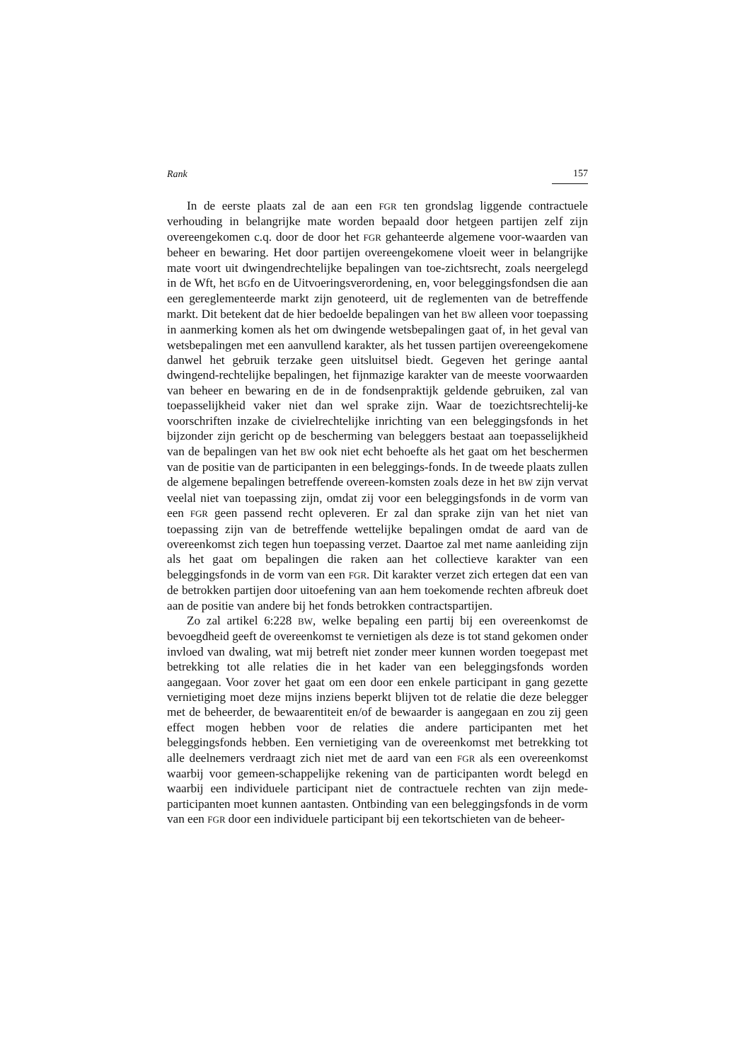Rank 157
In de eerste plaats zal de aan een FGR ten grondslag liggende contractuele verhouding in belangrijke mate worden bepaald door hetgeen partijen zelf zijn overeengekomen c.q. door de door het FGR gehanteerde algemene voor-waarden van beheer en bewaring. Het door partijen overeengekomene vloeit weer in belangrijke mate voort uit dwingendrechtelijke bepalingen van toe-zichtsrecht, zoals neergelegd in de Wft, het BGfo en de Uitvoeringsverordening, en, voor beleggingsfondsen die aan een gereglementeerde markt zijn genoteerd, uit de reglementen van de betreffende markt. Dit betekent dat de hier bedoelde bepalingen van het BW alleen voor toepassing in aanmerking komen als het om dwingende wetsbepalingen gaat of, in het geval van wetsbepalingen met een aanvullend karakter, als het tussen partijen overeengekomene danwel het gebruik terzake geen uitsluitsel biedt. Gegeven het geringe aantal dwingend-rechtelijke bepalingen, het fijnmazige karakter van de meeste voorwaarden van beheer en bewaring en de in de fondsenpraktijk geldende gebruiken, zal van toepasselijkheid vaker niet dan wel sprake zijn. Waar de toezichtsrechtelij-ke voorschriften inzake de civielrechtelijke inrichting van een beleggingsfonds in het bijzonder zijn gericht op de bescherming van beleggers bestaat aan toepasselijkheid van de bepalingen van het BW ook niet echt behoefte als het gaat om het beschermen van de positie van de participanten in een beleggings-fonds. In de tweede plaats zullen de algemene bepalingen betreffende overeen-komsten zoals deze in het BW zijn vervat veelal niet van toepassing zijn, omdat zij voor een beleggingsfonds in de vorm van een FGR geen passend recht opleveren. Er zal dan sprake zijn van het niet van toepassing zijn van de betreffende wettelijke bepalingen omdat de aard van de overeenkomst zich tegen hun toepassing verzet. Daartoe zal met name aanleiding zijn als het gaat om bepalingen die raken aan het collectieve karakter van een beleggingsfonds in de vorm van een FGR. Dit karakter verzet zich ertegen dat een van de betrokken partijen door uitoefening van aan hem toekomende rechten afbreuk doet aan de positie van andere bij het fonds betrokken contractspartijen.
Zo zal artikel 6:228 BW, welke bepaling een partij bij een overeenkomst de bevoegdheid geeft de overeenkomst te vernietigen als deze is tot stand gekomen onder invloed van dwaling, wat mij betreft niet zonder meer kunnen worden toegepast met betrekking tot alle relaties die in het kader van een beleggingsfonds worden aangegaan. Voor zover het gaat om een door een enkele participant in gang gezette vernietiging moet deze mijns inziens beperkt blijven tot de relatie die deze belegger met de beheerder, de bewaarentiteit en/of de bewaarder is aangegaan en zou zij geen effect mogen hebben voor de relaties die andere participanten met het beleggingsfonds hebben. Een vernietiging van de overeenkomst met betrekking tot alle deelnemers verdraagt zich niet met de aard van een FGR als een overeenkomst waarbij voor gemeen-schappelijke rekening van de participanten wordt belegd en waarbij een individuele participant niet de contractuele rechten van zijn mede-participanten moet kunnen aantasten. Ontbinding van een beleggingsfonds in de vorm van een FGR door een individuele participant bij een tekortschieten van de beheer-